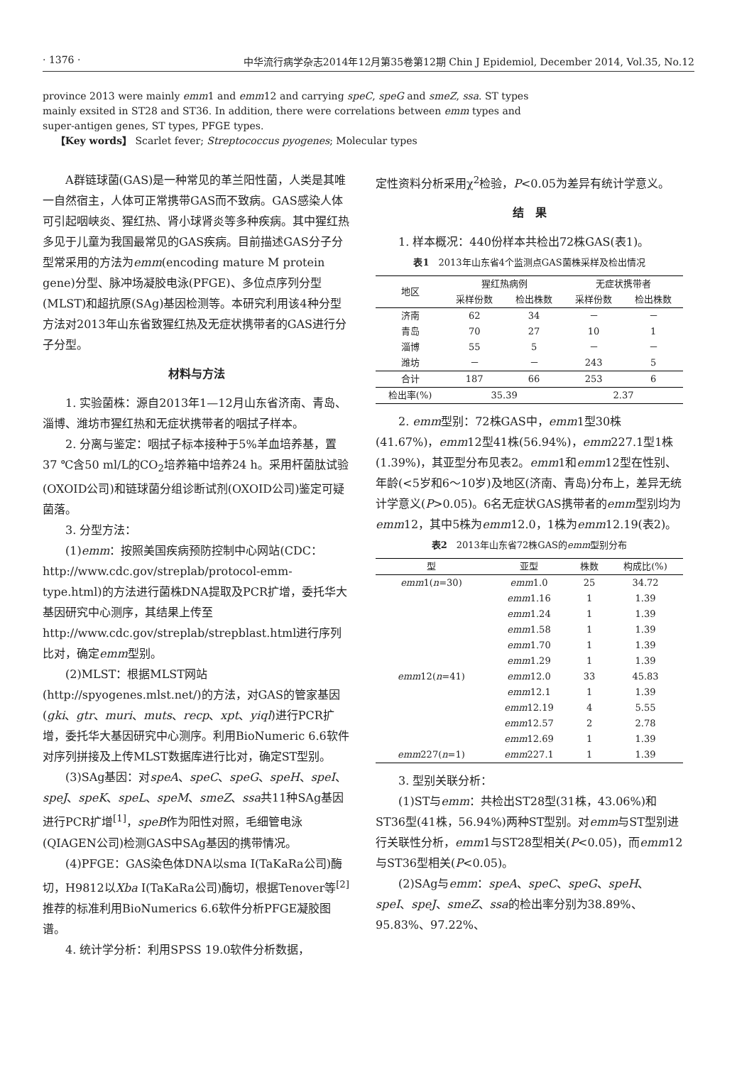· 1376 · 中华流行病学杂志2014年12月第35卷第12期 Chin J Epidemiol, December 2014, Vol.35, No.12
province 2013 were mainly emm1 and emm12 and carrying speC, speG and smeZ, ssa. ST types mainly exsited in ST28 and ST36. In addition, there were correlations between emm types and super-antigen genes, ST types, PFGE types.
【Key words】 Scarlet fever; Streptococcus pyogenes; Molecular types
A群链球菌(GAS)是一种常见的革兰阳性菌，人类是其唯一自然宿主，人体可正常携带GAS而不致病。GAS感染人体可引起咽峡炎、猩红热、肾小球肾炎等多种疾病。其中猩红热多见于儿童为我国最常见的GAS疾病。目前描述GAS分子分型常采用的方法为emm(encoding mature M protein gene)分型、脉冲场凝胶电泳(PFGE)、多位点序列分型(MLST)和超抗原(SAg)基因检测等。本研究利用该4种分型方法对2013年山东省致猩红热及无症状携带者的GAS进行分子分型。
材料与方法
1. 实验菌株：源自2013年1—12月山东省济南、青岛、淄博、潍坊市猩红热和无症状携带者的咽拭子样本。
2. 分离与鉴定：咽拭子标本接种于5%羊血培养基，置37 ℃含50 ml/L的CO<sub>2</sub>培养箱中培养24 h。采用杆菌肽试验(OXOID公司)和链球菌分组诊断试剂(OXOID公司)鉴定可疑菌落。
3. 分型方法：
(1)emm：按照美国疾病预防控制中心网站(CDC： http://www.cdc.gov/streplab/protocol-emm-type.html)的方法进行菌株DNA提取及PCR扩增，委托华大基因研究中心测序，其结果上传至http://www.cdc.gov/streplab/strepblast.html进行序列比对，确定emm型别。
(2)MLST：根据MLST网站(http://spyogenes.mlst.net/)的方法，对GAS的管家基因(gki、gtr、muri、muts、recp、xpt、yiql)进行PCR扩增，委托华大基因研究中心测序。利用BioNumeric 6.6软件对序列拼接及上传MLST数据库进行比对，确定ST型别。
(3)SAg基因：对speA、speC、speG、speH、speI、speJ、speK、speL、speM、smeZ、ssa共11种SAg基因进行PCR扩增<sup>[1]</sup>，speB作为阳性对照，毛细管电泳(QIAGEN公司)检测GAS中SAg基因的携带情况。
(4)PFGE：GAS染色体DNA以sma Ⅰ(TaKaRa公司)酶切，H9812以Xba Ⅰ(TaKaRa公司)酶切，根据Tenover等<sup>[2]</sup>推荐的标准利用BioNumerics 6.6软件分析PFGE凝胶图谱。
4. 统计学分析：利用SPSS 19.0软件分析数据，
定性资料分析采用χ<sup>2</sup>检验，P<0.05为差异有统计学意义。
结　果
1. 样本概况：440份样本共检出72株GAS(表1)。
表1　2013年山东省4个监测点GAS菌株采样及检出情况
| 地区 | 猩红热病例 | | 无症状携带者 | |
| --- | --- | --- | --- | --- |
| | 采样份数 | 检出株数 | 采样份数 | 检出株数 |
| 济南 | 62 | 34 | － | － |
| 青岛 | 70 | 27 | 10 | 1 |
| 淄博 | 55 | 5 | － | － |
| 潍坊 | － | － | 243 | 5 |
| 合计 | 187 | 66 | 253 | 6 |
| 检出率(%) | 35.39 | | 2.37 | |
2. emm型别：72株GAS中，emm1型30株(41.67%)，emm12型41株(56.94%)，emm227.1型1株(1.39%)，其亚型分布见表2。emm1和emm12型在性别、年龄(<5岁和6～10岁)及地区(济南、青岛)分布上，差异无统计学意义(P>0.05)。6名无症状GAS携带者的emm型别均为emm12，其中5株为emm12.0，1株为emm12.19(表2)。
表2　2013年山东省72株GAS的emm型别分布
| 型 | 亚型 | 株数 | 构成比(%) |
| --- | --- | --- | --- |
| emm 1( n =30) | emm 1.0 | 25 | 34.72 |
| | emm 1.16 | 1 | 1.39 |
| | emm 1.24 | 1 | 1.39 |
| | emm 1.58 | 1 | 1.39 |
| | emm 1.70 | 1 | 1.39 |
| | emm 1.29 | 1 | 1.39 |
| emm 12( n =41) | emm 12.0 | 33 | 45.83 |
| | emm 12.1 | 1 | 1.39 |
| | emm 12.19 | 4 | 5.55 |
| | emm 12.57 | 2 | 2.78 |
| | emm 12.69 | 1 | 1.39 |
| emm 227( n =1) | emm 227.1 | 1 | 1.39 |
3. 型别关联分析：
(1)ST与emm：共检出ST28型(31株，43.06%)和ST36型(41株，56.94%)两种ST型别。对emm与ST型别进行关联性分析，emm1与ST28型相关(P<0.05)，而emm12与ST36型相关(P<0.05)。
(2)SAg与emm：speA、speC、speG、speH、speI、speJ、smeZ、ssa的检出率分别为38.89%、95.83%、97.22%、